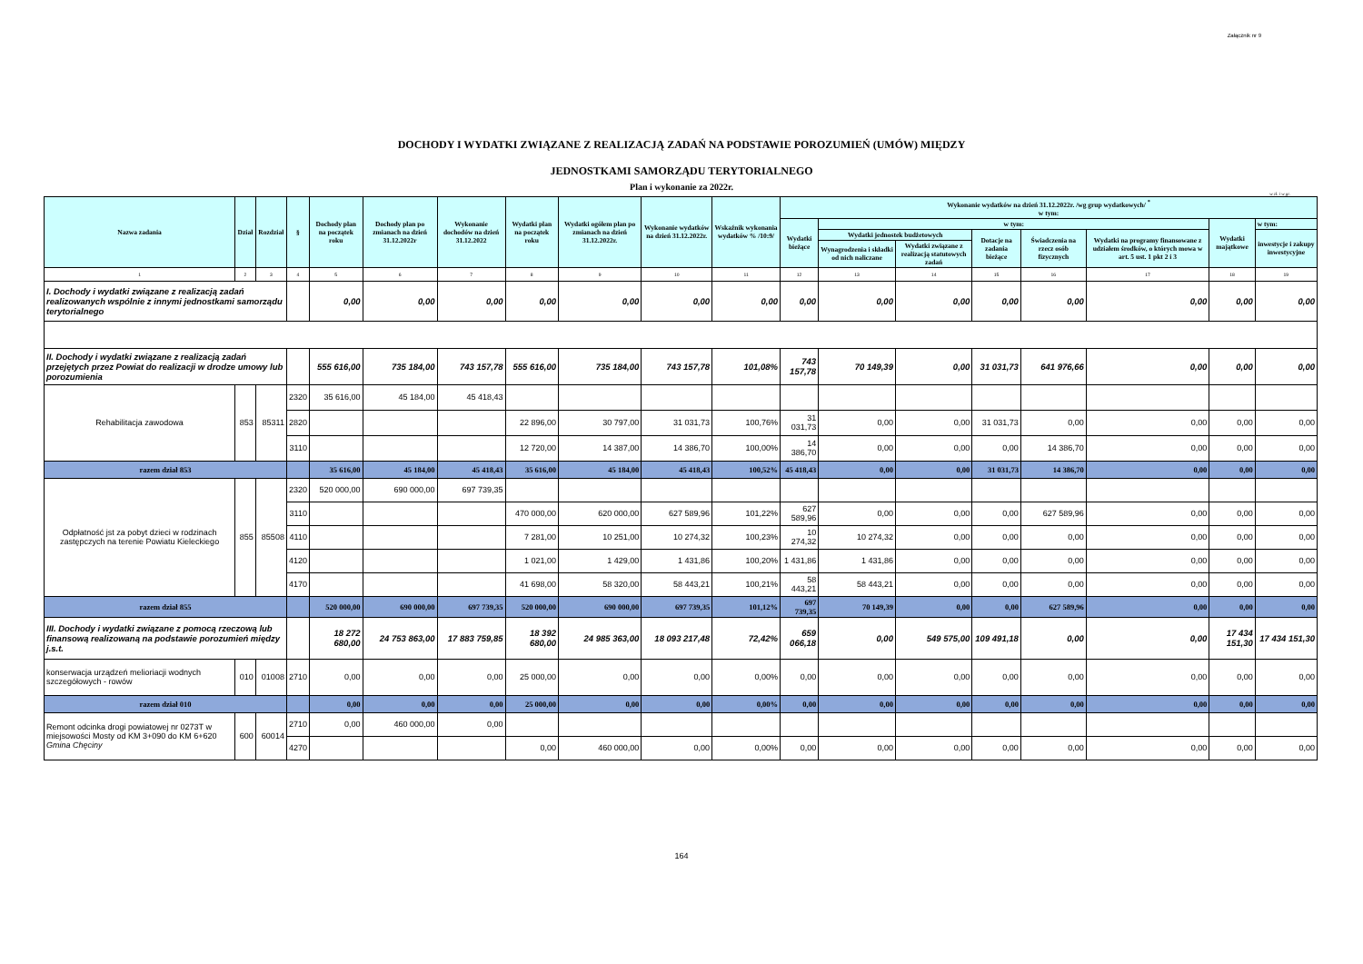Załącznik nr 9
DOCHODY I WYDATKI ZWIĄZANE Z REALIZACJĄ ZADAŃ NA PODSTAWIE POROZUMIEŃ (UMÓW) MIĘDZY
JEDNOSTKAMI SAMORZĄDU TERYTORIALNEGO
Plan i wykonanie za 2022r.
w zł. i w gr.
| Nazwa zadania | Dział | Rozdział | § | Dochody plan na początek roku | Dochody plan po zmianach na dzień 31.12.2022r | Wykonanie dochodów na dzień 31.12.2022 | Wydatki plan na początek roku | Wydatki ogółem plan po zmianach na dzień 31.12.2022r. | Wykonanie wydatków na dzień 31.12.2022r. | Wskaźnik wykonania wydatków % /10:9/ | Wykonanie wydatków na dzień 31.12.2022r. /wg grup wydatkowych/ <sup>*</sup> w tym: | | | | | | | |
| --- | --- | --- | --- | --- | --- | --- | --- | --- | --- | --- | --- | --- | --- | --- | --- | --- | --- | --- |
| | | | | | | | | | | | Wydatki bieżące | w tym: | | | | | Wydatki majątkowe | w tym: |
| | | | | | | | | | | | | Wydatki jednostek budżetowych | | Dotacje na zadania bieżące | Świadczenia na rzecz osób fizycznych | Wydatki na programy finansowane z udziałem środków, o których mowa w art. 5 ust. 1 pkt 2 i 3 | | inwestycje i zakupy inwestycyjne |
| | | | | | | | | | | | | Wynagrodzenia i składki od nich naliczane | Wydatki związane z realizacją statutowych zadań | | | | | |
| 1 | 2 | 3 | 4 | 5 | 6 | 7 | 8 | 9 | 10 | 11 | 12 | 13 | 14 | 15 | 16 | 17 | 18 | 19 |
| I. Dochody i wydatki związane z realizacją zadań realizowanych wspólnie z innymi jednostkami samorządu terytorialnego | | | | 0,00 | 0,00 | 0,00 | 0,00 | 0,00 | 0,00 | 0,00 | 0,00 | 0,00 | 0,00 | 0,00 | 0,00 | 0,00 | 0,00 | 0,00 |
| II. Dochody i wydatki związane z realizacją zadań przejętych przez Powiat do realizacji w drodze umowy lub porozumienia | | | | 555 616,00 | 735 184,00 | 743 157,78 | 555 616,00 | 735 184,00 | 743 157,78 | 101,08% | 743 157,78 | 70 149,39 | 0,00 | 31 031,73 | 641 976,66 | 0,00 | 0,00 | 0,00 |
| Rehabilitacja zawodowa | 853 | 85311 | 2320 | 35 616,00 | 45 184,00 | 45 418,43 | | | | | | | | | | | | |
| | | | 2820 | | | | 22 896,00 | 30 797,00 | 31 031,73 | 100,76% | 31 031,73 | 0,00 | 0,00 | 31 031,73 | 0,00 | 0,00 | 0,00 | 0,00 |
| | | | 3110 | | | | 12 720,00 | 14 387,00 | 14 386,70 | 100,00% | 14 386,70 | 0,00 | 0,00 | 0,00 | 14 386,70 | 0,00 | 0,00 | 0,00 |
| razem dział 853 | | | | 35 616,00 | 45 184,00 | 45 418,43 | 35 616,00 | 45 184,00 | 45 418,43 | 100,52% | 45 418,43 | 0,00 | 0,00 | 31 031,73 | 14 386,70 | 0,00 | 0,00 | 0,00 |
| Odpłatność jst za pobyt dzieci w rodzinach zastępczych na terenie Powiatu Kieleckiego | 855 | 85508 | 2320 | 520 000,00 | 690 000,00 | 697 739,35 | | | | | | | | | | | | |
| | | | 3110 | | | | 470 000,00 | 620 000,00 | 627 589,96 | 101,22% | 627 589,96 | 0,00 | 0,00 | 0,00 | 627 589,96 | 0,00 | 0,00 | 0,00 |
| | | | 4110 | | | | 7 281,00 | 10 251,00 | 10 274,32 | 100,23% | 10 274,32 | 10 274,32 | 0,00 | 0,00 | 0,00 | 0,00 | 0,00 | 0,00 |
| | | | 4120 | | | | 1 021,00 | 1 429,00 | 1 431,86 | 100,20% | 1 431,86 | 1 431,86 | 0,00 | 0,00 | 0,00 | 0,00 | 0,00 | 0,00 |
| | | | 4170 | | | | 41 698,00 | 58 320,00 | 58 443,21 | 100,21% | 58 443,21 | 58 443,21 | 0,00 | 0,00 | 0,00 | 0,00 | 0,00 | 0,00 |
| razem dział 855 | | | | 520 000,00 | 690 000,00 | 697 739,35 | 520 000,00 | 690 000,00 | 697 739,35 | 101,12% | 697 739,35 | 70 149,39 | 0,00 | 0,00 | 627 589,96 | 0,00 | 0,00 | 0,00 |
| III. Dochody i wydatki związane z pomocą rzeczową lub finansową realizowaną na podstawie porozumień między j.s.t. | | | | 18 272 680,00 | 24 753 863,00 | 17 883 759,85 | 18 392 680,00 | 24 985 363,00 | 18 093 217,48 | 72,42% | 659 066,18 | 0,00 | 549 575,00 | 109 491,18 | 0,00 | 0,00 | 17 434 151,30 | 17 434 151,30 |
| konserwacja urządzeń melioriacji wodnych szczegółowych - rowów | 010 | 01008 | 2710 | 0,00 | 0,00 | 0,00 | 25 000,00 | 0,00 | 0,00 | 0,00% | 0,00 | 0,00 | 0,00 | 0,00 | 0,00 | 0,00 | 0,00 | 0,00 |
| razem dział 010 | | | | 0,00 | 0,00 | 0,00 | 25 000,00 | 0,00 | 0,00 | 0,00% | 0,00 | 0,00 | 0,00 | 0,00 | 0,00 | 0,00 | 0,00 | 0,00 |
| Remont odcinka drogi powiatowej nr 0273T w miejsowości Mosty od KM 3+090 do KM 6+620 Gmina Chęciny | 600 | 60014 | 2710 | 0,00 | 460 000,00 | 0,00 | | | | | | | | | | | | |
| | | | 4270 | | | | 0,00 | 460 000,00 | 0,00 | 0,00% | 0,00 | 0,00 | 0,00 | 0,00 | 0,00 | 0,00 | 0,00 | 0,00 |
164